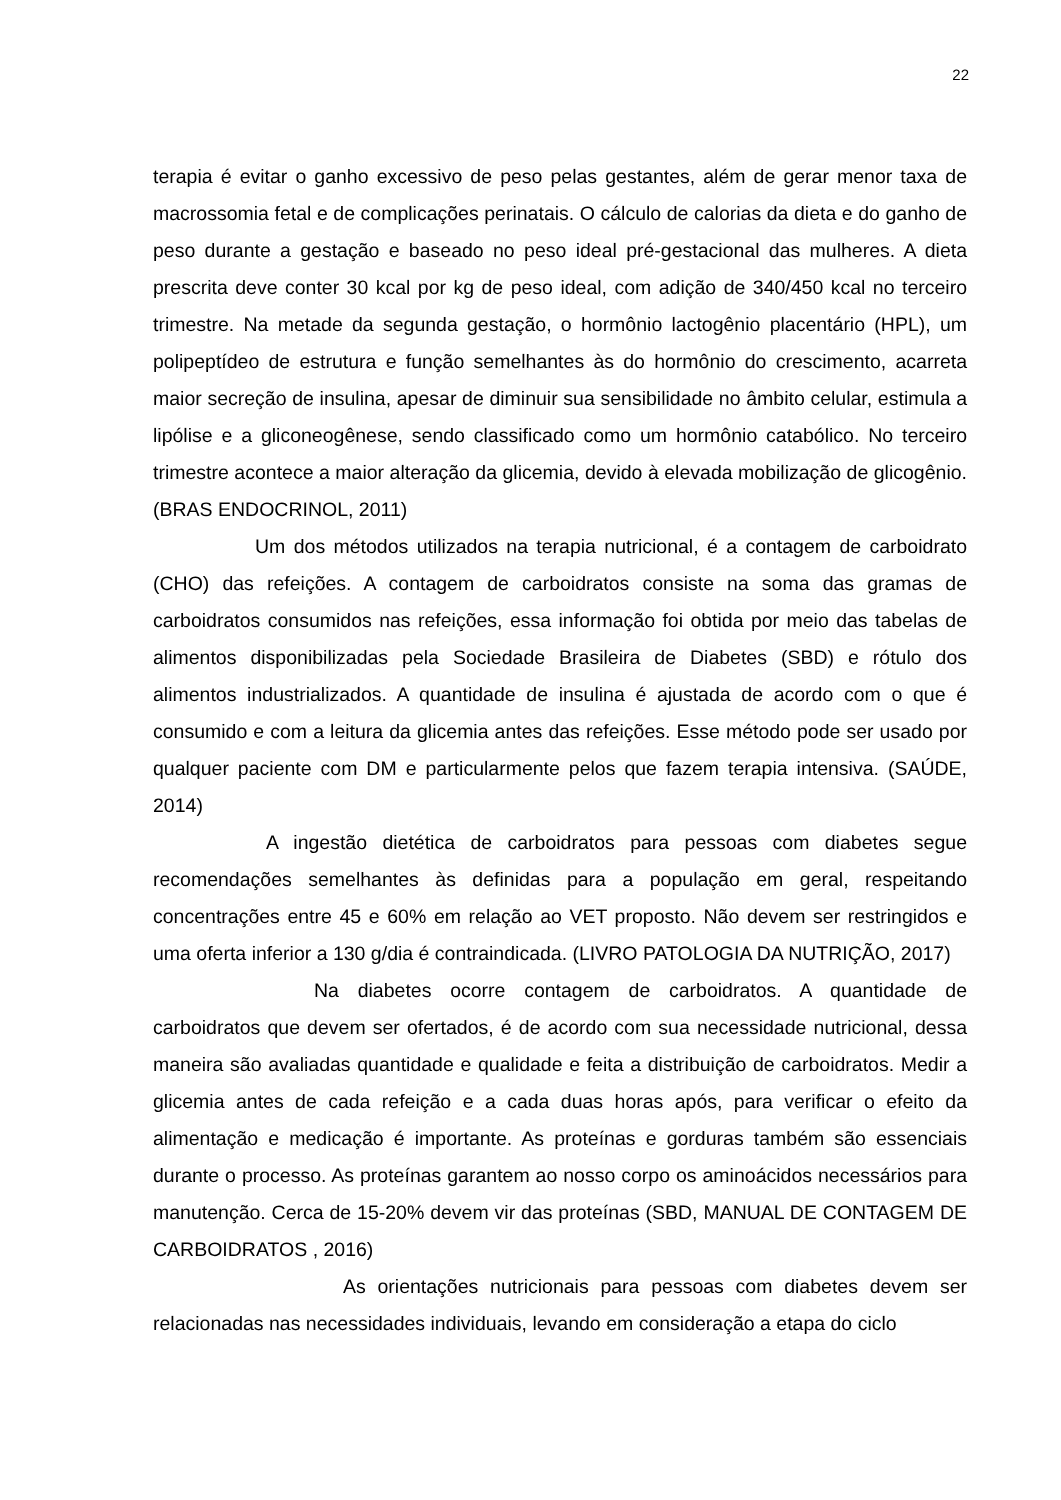22
terapia é evitar o ganho excessivo de peso pelas gestantes, além de gerar menor taxa de macrossomia fetal e de complicações perinatais. O cálculo de calorias da dieta e do ganho de peso durante a gestação e baseado no peso ideal pré-gestacional das mulheres. A dieta prescrita deve conter 30 kcal por kg de peso ideal, com adição de 340/450 kcal no terceiro trimestre. Na metade da segunda gestação, o hormônio lactogênio placentário (HPL), um polipeptídeo de estrutura e função semelhantes às do hormônio do crescimento, acarreta maior secreção de insulina, apesar de diminuir sua sensibilidade no âmbito celular, estimula a lipólise e a gliconeogênese, sendo classificado como um hormônio catabólico. No terceiro trimestre acontece a maior alteração da glicemia, devido à elevada mobilização de glicogênio. (BRAS ENDOCRINOL, 2011)
Um dos métodos utilizados na terapia nutricional, é a contagem de carboidrato (CHO) das refeições. A contagem de carboidratos consiste na soma das gramas de carboidratos consumidos nas refeições, essa informação foi obtida por meio das tabelas de alimentos disponibilizadas pela Sociedade Brasileira de Diabetes (SBD) e rótulo dos alimentos industrializados. A quantidade de insulina é ajustada de acordo com o que é consumido e com a leitura da glicemia antes das refeições. Esse método pode ser usado por qualquer paciente com DM e particularmente pelos que fazem terapia intensiva. (SAÚDE, 2014)
A ingestão dietética de carboidratos para pessoas com diabetes segue recomendações semelhantes às definidas para a população em geral, respeitando concentrações entre 45 e 60% em relação ao VET proposto. Não devem ser restringidos e uma oferta inferior a 130 g/dia é contraindicada. (LIVRO PATOLOGIA DA NUTRIÇÃO, 2017)
Na diabetes ocorre contagem de carboidratos. A quantidade de carboidratos que devem ser ofertados, é de acordo com sua necessidade nutricional, dessa maneira são avaliadas quantidade e qualidade e feita a distribuição de carboidratos. Medir a glicemia antes de cada refeição e a cada duas horas após, para verificar o efeito da alimentação e medicação é importante. As proteínas e gorduras também são essenciais durante o processo. As proteínas garantem ao nosso corpo os aminoácidos necessários para manutenção. Cerca de 15-20% devem vir das proteínas (SBD, MANUAL DE CONTAGEM DE CARBOIDRATOS , 2016)
As orientações nutricionais para pessoas com diabetes devem ser relacionadas nas necessidades individuais, levando em consideração a etapa do ciclo